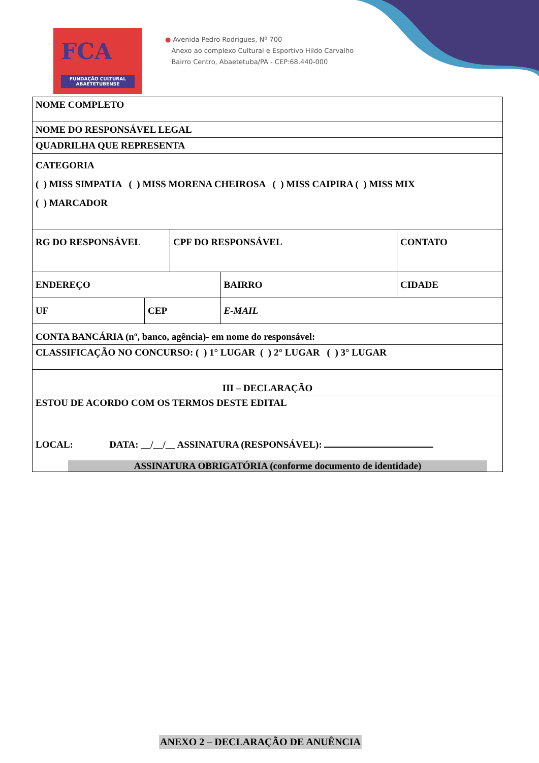FCA
FUNDAÇÃO CULTURAL ABAETETUBENSE
● Avenida Pedro Rodrigues, Nº 700
Anexo ao complexo Cultural e Esportivo Hildo Carvalho
Bairro Centro, Abaetetuba/PA - CEP:68.440-000
| NOME COMPLETO | | | | |
| NOME DO RESPONSÁVEL LEGAL | | | | |
| QUADRILHA QUE REPRESENTA | | | | |
| CATEGORIA ( ) MISS SIMPATIA ( ) MISS MORENA CHEIROSA ( ) MISS CAIPIRA ( ) MISS MIX ( ) MARCADOR | | | | |
| RG DO RESPONSÁVEL | | CPF DO RESPONSÁVEL | | CONTATO |
| ENDEREÇO | | | BAIRRO | CIDADE |
| UF | CEP | | E-MAIL | |
| CONTA BANCÁRIA (nº, banco, agência)- em nome do responsável: | | | | |
| CLASSIFICAÇÃO NO CONCURSO: ( ) 1° LUGAR ( ) 2° LUGAR ( ) 3° LUGAR | | | | |
| III – DECLARAÇÃO | | | | |
| ESTOU DE ACORDO COM OS TERMOS DESTE EDITAL LOCAL: DATA: __/__/__ ASSINATURA (RESPONSÁVEL): ASSINATURA OBRIGATÓRIA (conforme documento de identidade) | | | | |
ANEXO 2 – DECLARAÇÃO DE ANUÊNCIA